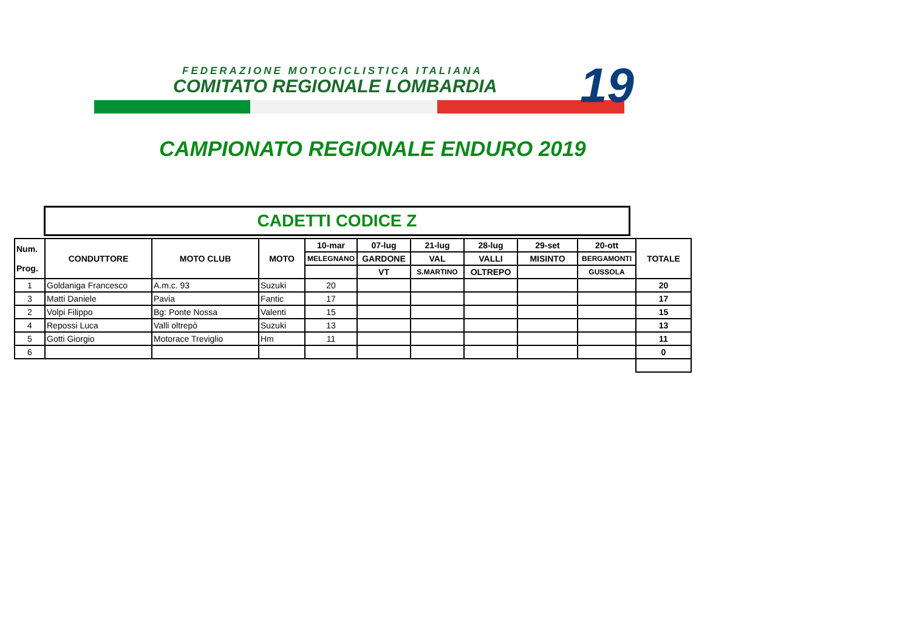FEDERAZIONE MOTOCICLISTICA ITALIANA
COMITATO REGIONALE LOMBARDIA 19
CAMPIONATO REGIONALE ENDURO 2019
CADETTI CODICE Z
| Num. Prog. | CONDUTTORE | MOTO CLUB | MOTO | 10-mar | 07-lug | 21-lug | 28-lug | 29-set | 20-ott | TOTALE |
| --- | --- | --- | --- | --- | --- | --- | --- | --- | --- | --- |
| | | | | MELEGNANO | GARDONE | VAL | VALLI | MISINTO | BERGAMONTI | |
| | | | | | VT | S.MARTINO | OLTREPO | | GUSSOLA | |
| 1 | Goldaniga Francesco | A.m.c. 93 | Suzuki | 20 | | | | | | 20 |
| 3 | Matti Daniele | Pavia | Fantic | 17 | | | | | | 17 |
| 2 | Volpi Filippo | Bg: Ponte Nossa | Valenti | 15 | | | | | | 15 |
| 4 | Repossi Luca | Valli oltrepò | Suzuki | 13 | | | | | | 13 |
| 5 | Gotti Giorgio | Motorace Treviglio | Hm | 11 | | | | | | 11 |
| 6 | | | | | | | | | | 0 |